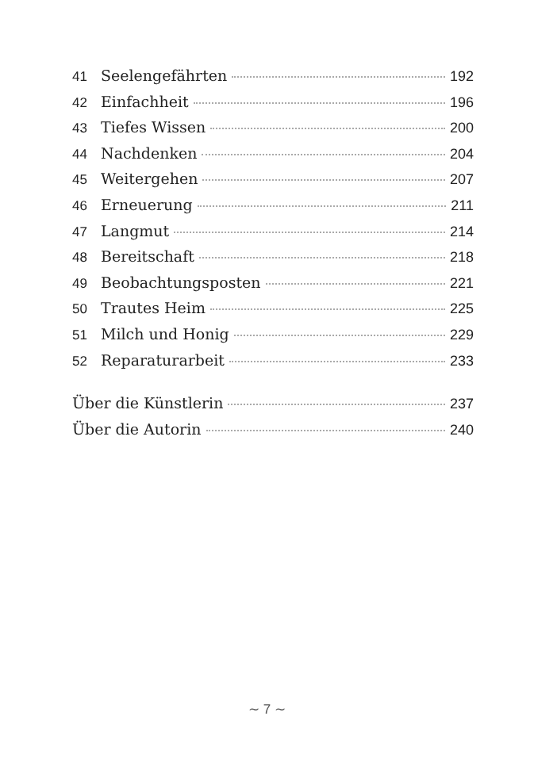41 Seelengefährten 192
42 Einfachheit 196
43 Tiefes Wissen 200
44 Nachdenken 204
45 Weitergehen 207
46 Erneuerung 211
47 Langmut 214
48 Bereitschaft 218
49 Beobachtungsposten 221
50 Trautes Heim 225
51 Milch und Honig 229
52 Reparaturarbeit 233
Über die Künstlerin 237
Über die Autorin 240
∼ 7 ∼